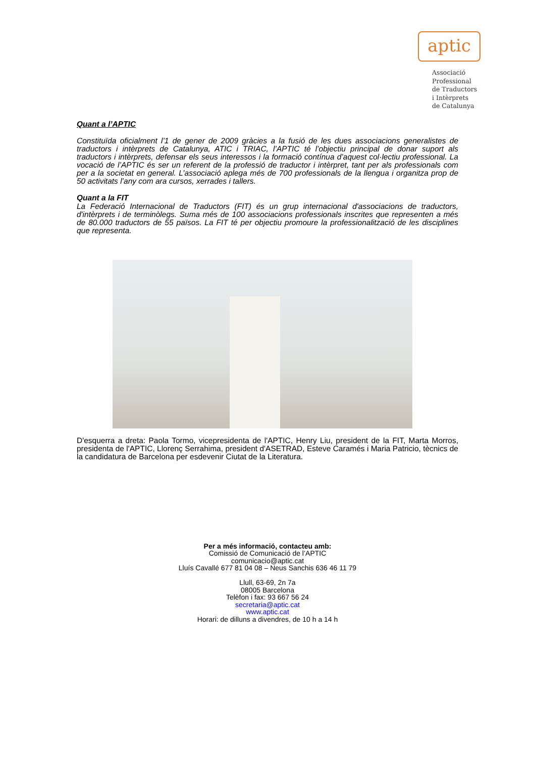aptic
Associació
Professional
de Traductors
i Intèrprets
de Catalunya
Quant a l’APTIC
Constituïda oficialment l’1 de gener de 2009 gràcies a la fusió de les dues associacions generalistes de traductors i intèrprets de Catalunya, ATIC i TRIAC, l’APTIC té l’objectiu principal de donar suport als traductors i intèrprets, defensar els seus interessos i la formació contínua d’aquest col·lectiu professional. La vocació de l’APTIC és ser un referent de la professió de traductor i intèrpret, tant per als professionals com per a la societat en general. L’associació aplega més de 700 professionals de la llengua i organitza prop de 50 activitats l’any com ara cursos, xerrades i tallers.
Quant a la FIT
La Federació Internacional de Traductors (FIT) és un grup internacional d'associacions de traductors, d'intèrprets i de terminòlegs. Suma més de 100 associacions professionals inscrites que representen a més de 80.000 traductors de 55 països. La FIT té per objectiu promoure la professionalització de les disciplines que representa.
D'esquerra a dreta: Paola Tormo, vicepresidenta de l'APTIC, Henry Liu, president de la FIT, Marta Morros, presidenta de l'APTIC, Llorenç Serrahima, president d'ASETRAD, Esteve Caramés i Maria Patricio, tècnics de la candidatura de Barcelona per esdevenir Ciutat de la Literatura.
Per a més informació, contacteu amb:
Comissió de Comunicació de l’APTIC
comunicacio@aptic.cat
Lluís Cavallé 677 81 04 08 – Neus Sanchis 636 46 11 79
Llull, 63-69, 2n 7a
08005 Barcelona
Telèfon i fax: 93 667 56 24
secretaria@aptic.cat
www.aptic.cat
Horari: de dilluns a divendres, de 10 h a 14 h